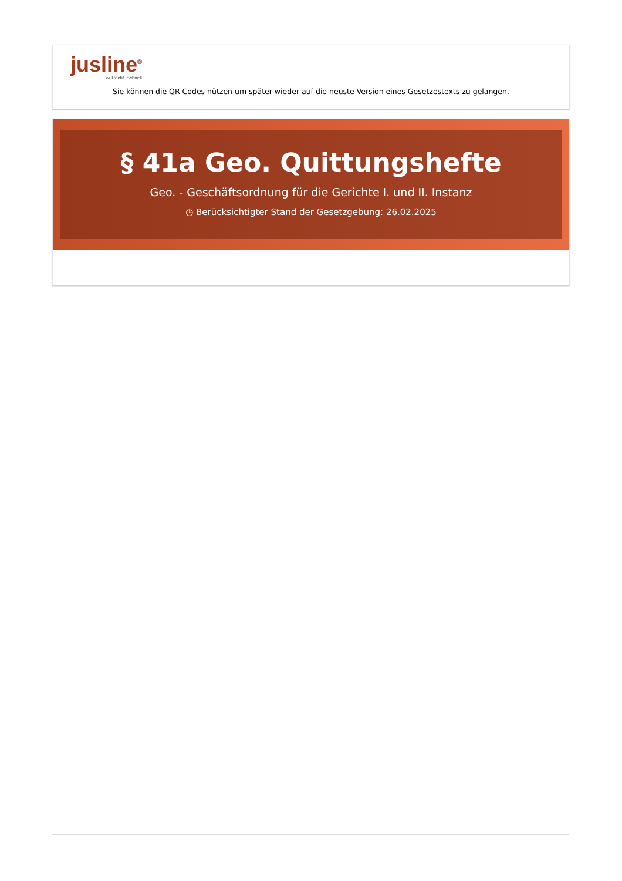jusline<sup>®</sup>
››› Recht. Schnell
Sie können die QR Codes nützen um später wieder auf die neuste Version eines Gesetzestexts zu gelangen.
§ 41a Geo. Quittungshefte
Geo. - Geschäftsordnung für die Gerichte I. und II. Instanz
◷ Berücksichtigter Stand der Gesetzgebung: 26.02.2025